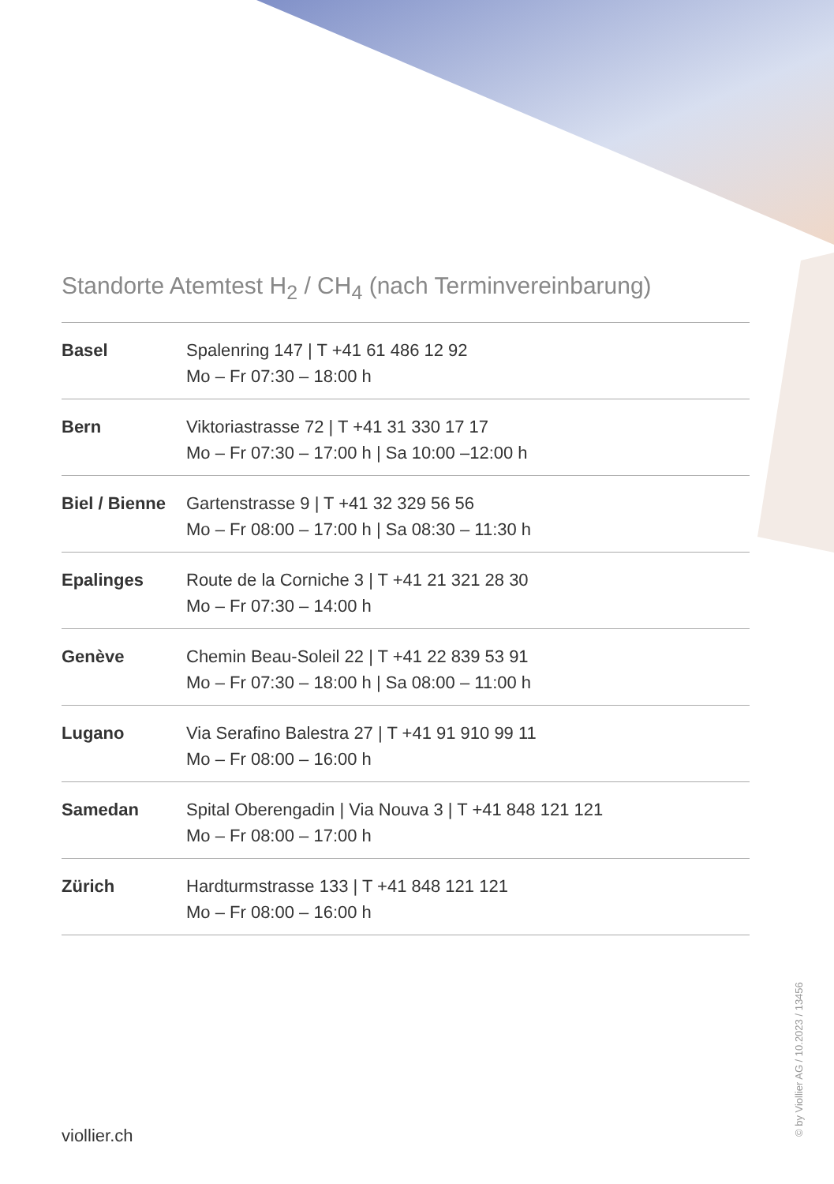Standorte Atemtest H<sub>2</sub> / CH<sub>4</sub> (nach Terminvereinbarung)
| Basel | Spalenring 147 / T +41 61 486 12 92 Mo – Fr 07:30 – 18:00 h |
| Bern | Viktoriastrasse 72 / T +41 31 330 17 17 Mo – Fr 07:30 – 17:00 h / Sa 10:00 –12:00 h |
| Biel / Bienne | Gartenstrasse 9 / T +41 32 329 56 56 Mo – Fr 08:00 – 17:00 h / Sa 08:30 – 11:30 h |
| Epalinges | Route de la Corniche 3 / T +41 21 321 28 30 Mo – Fr 07:30 – 14:00 h |
| Genève | Chemin Beau-Soleil 22 / T +41 22 839 53 91 Mo – Fr 07:30 – 18:00 h / Sa 08:00 – 11:00 h |
| Lugano | Via Serafino Balestra 27 / T +41 91 910 99 11 Mo – Fr 08:00 – 16:00 h |
| Samedan | Spital Oberengadin / Via Nouva 3 / T +41 848 121 121 Mo – Fr 08:00 – 17:00 h |
| Zürich | Hardturmstrasse 133 / T +41 848 121 121 Mo – Fr 08:00 – 16:00 h |
viollier.ch © by Viollier AG / 10.2023 / 13456